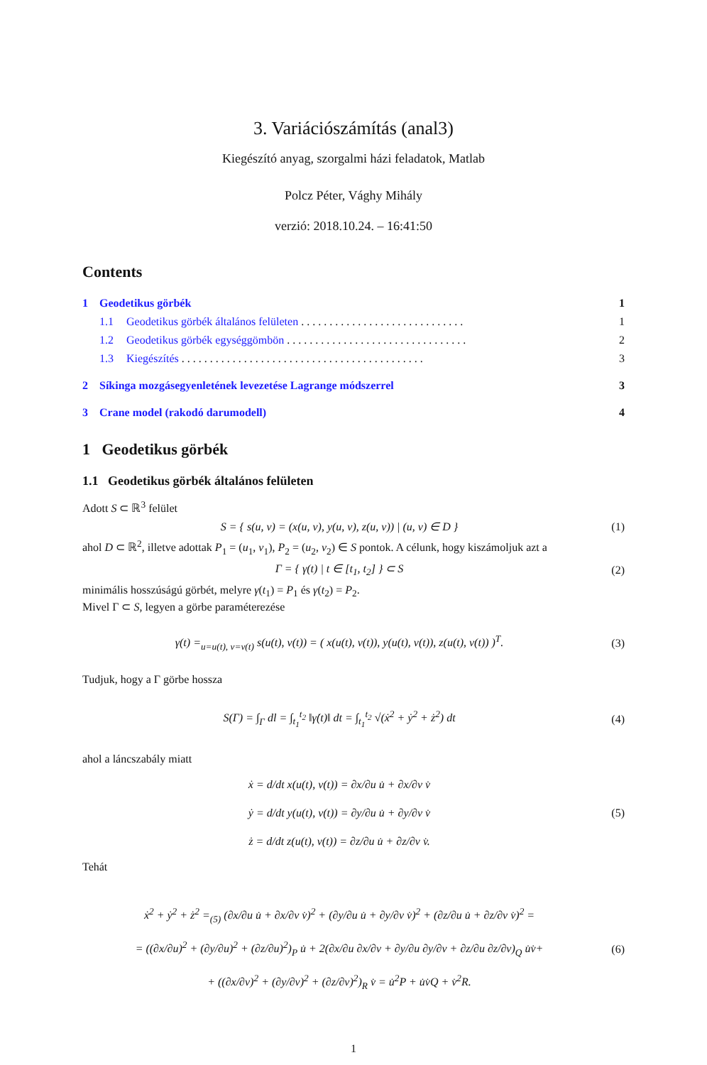3. Variációszámítás (anal3)
Kiegészító anyag, szorgalmi házi feladatok, Matlab
Polcz Péter, Vághy Mihály
verzió: 2018.10.24. – 16:41:50
Contents
1 Geodetikus görbék 1
1.1 Geodetikus görbék általános felületen . . . . . . . . . . . . . . . . . . . . . . . . . . . . . 1
1.2 Geodetikus görbék egységgömbön . . . . . . . . . . . . . . . . . . . . . . . . . . . . . . . . 2
1.3 Kiegészítés . . . . . . . . . . . . . . . . . . . . . . . . . . . . . . . . . . . . . . . . . . . 3
2 Síkinga mozgásegyenletének levezetése Lagrange módszerrel 3
3 Crane model (rakodó darumodell) 4
1 Geodetikus görbék
1.1 Geodetikus görbék általános felületen
Adott S ⊂ ℝ<sup>3</sup> felület
S = { s(u, v) = (x(u, v), y(u, v), z(u, v)) | (u, v) ∈ D } (1)
ahol D ⊂ ℝ<sup>2</sup>, illetve adottak P<sub>1</sub> = (u<sub>1</sub>, v<sub>1</sub>), P<sub>2</sub> = (u<sub>2</sub>, v<sub>2</sub>) ∈ S pontok. A célunk, hogy kiszámoljuk azt a
Γ = { γ(t) | t ∈ [t<sub>1</sub>, t<sub>2</sub>] } ⊂ S (2)
minimális hosszúságú görbét, melyre γ(t<sub>1</sub>) = P<sub>1</sub> és γ(t<sub>2</sub>) = P<sub>2</sub>.
Mivel Γ ⊂ S, legyen a görbe paraméterezése
γ(t) =<sub>u=u(t), v=v(t)</sub> s(u(t), v(t)) = ( x(u(t), v(t)), y(u(t), v(t)), z(u(t), v(t)) )<sup>T</sup>. (3)
Tudjuk, hogy a Γ görbe hossza
S(Γ) = ∫<sub>Γ</sub> dl = ∫<sub>t<sub>1</sub></sub><sup>t<sub>2</sub></sup> ‖γ̇(t)‖ dt = ∫<sub>t<sub>1</sub></sub><sup>t<sub>2</sub></sup> √(ẋ<sup>2</sup> + ẏ<sup>2</sup> + ż<sup>2</sup>) dt (4)
ahol a láncszabály miatt
ẋ = d/dt x(u(t), v(t)) = ∂x/∂u u̇ + ∂x/∂v v̇
ẏ = d/dt y(u(t), v(t)) = ∂y/∂u u̇ + ∂y/∂v v̇
ż = d/dt z(u(t), v(t)) = ∂z/∂u u̇ + ∂z/∂v v̇. (5)
Tehát
ẋ<sup>2</sup> + ẏ<sup>2</sup> + ż<sup>2</sup> =<sub>(5)</sub> (∂x/∂u u̇ + ∂x/∂v v̇)<sup>2</sup> + (∂y/∂u u̇ + ∂y/∂v v̇)<sup>2</sup> + (∂z/∂u u̇ + ∂z/∂v v̇)<sup>2</sup> =
= ((∂x/∂u)<sup>2</sup> + (∂y/∂u)<sup>2</sup> + (∂z/∂u)<sup>2</sup>)<sub>P</sub> u̇ + 2(∂x/∂u ∂x/∂v + ∂y/∂u ∂y/∂v + ∂z/∂u ∂z/∂v)<sub>Q</sub> u̇v̇+
+ ((∂x/∂v)<sup>2</sup> + (∂y/∂v)<sup>2</sup> + (∂z/∂v)<sup>2</sup>)<sub>R</sub> v̇ = u̇<sup>2</sup>P + u̇v̇Q + v̇<sup>2</sup>R. (6)
1